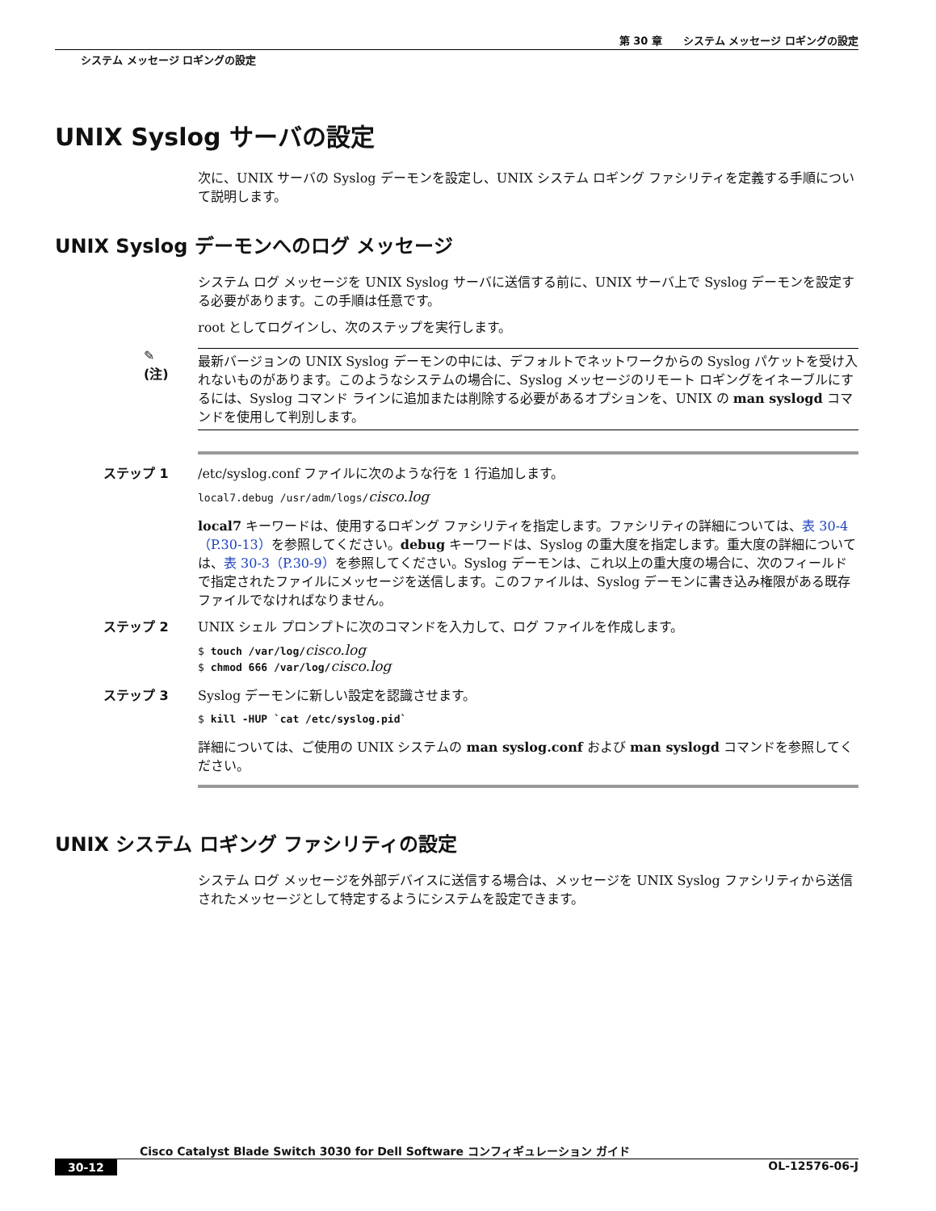第 30 章　　システム メッセージ ロギングの設定
システム メッセージ ロギングの設定
UNIX Syslog サーバの設定
次に、UNIX サーバの Syslog デーモンを設定し、UNIX システム ロギング ファシリティを定義する手順について説明します。
UNIX Syslog デーモンへのログ メッセージ
システム ログ メッセージを UNIX Syslog サーバに送信する前に、UNIX サーバ上で Syslog デーモンを設定する必要があります。この手順は任意です。
root としてログインし、次のステップを実行します。
✎
(注)
最新バージョンの UNIX Syslog デーモンの中には、デフォルトでネットワークからの Syslog パケットを受け入れないものがあります。このようなシステムの場合に、Syslog メッセージのリモート ロギングをイネーブルにするには、Syslog コマンド ラインに追加または削除する必要があるオプションを、UNIX の man syslogd コマンドを使用して判別します。
ステップ 1 /etc/syslog.conf ファイルに次のような行を 1 行追加します。
local7.debug /usr/adm/logs/cisco.log
local7 キーワードは、使用するロギング ファシリティを指定します。ファシリティの詳細については、表 30-4（P.30-13）を参照してください。debug キーワードは、Syslog の重大度を指定します。重大度の詳細については、表 30-3（P.30-9）を参照してください。Syslog デーモンは、これ以上の重大度の場合に、次のフィールドで指定されたファイルにメッセージを送信します。このファイルは、Syslog デーモンに書き込み権限がある既存ファイルでなければなりません。
ステップ 2 UNIX シェル プロンプトに次のコマンドを入力して、ログ ファイルを作成します。
$ touch /var/log/cisco.log
$ chmod 666 /var/log/cisco.log
ステップ 3 Syslog デーモンに新しい設定を認識させます。
$ kill -HUP `cat /etc/syslog.pid`
詳細については、ご使用の UNIX システムの man syslog.conf および man syslogd コマンドを参照してください。
UNIX システム ロギング ファシリティの設定
システム ログ メッセージを外部デバイスに送信する場合は、メッセージを UNIX Syslog ファシリティから送信されたメッセージとして特定するようにシステムを設定できます。
Cisco Catalyst Blade Switch 3030 for Dell Software コンフィギュレーション ガイド
30-12 OL-12576-06-J